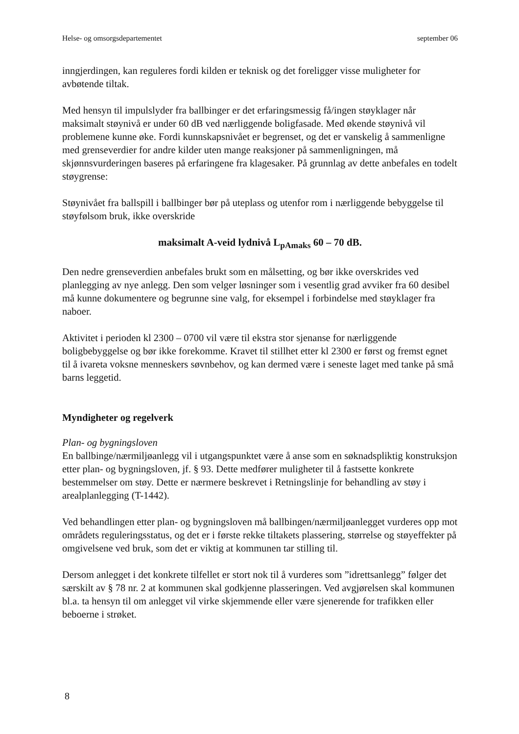Helse- og omsorgsdepartementet september 06
inngjerdingen, kan reguleres fordi kilden er teknisk og det foreligger visse muligheter for avbøtende tiltak.
Med hensyn til impulslyder fra ballbinger er det erfaringsmessig få/ingen støyklager når maksimalt støynivå er under 60 dB ved nærliggende boligfasade. Med økende støynivå vil problemene kunne øke. Fordi kunnskapsnivået er begrenset, og det er vanskelig å sammenligne med grenseverdier for andre kilder uten mange reaksjoner på sammenligningen, må skjønnsvurderingen baseres på erfaringene fra klagesaker. På grunnlag av dette anbefales en todelt støygrense:
Støynivået fra ballspill i ballbinger bør på uteplass og utenfor rom i nærliggende bebyggelse til støyfølsom bruk, ikke overskride
maksimalt A-veid lydnivå L<sub>pAmaks</sub> 60 – 70 dB.
Den nedre grenseverdien anbefales brukt som en målsetting, og bør ikke overskrides ved planlegging av nye anlegg. Den som velger løsninger som i vesentlig grad avviker fra 60 desibel må kunne dokumentere og begrunne sine valg, for eksempel i forbindelse med støyklager fra naboer.
Aktivitet i perioden kl 2300 – 0700 vil være til ekstra stor sjenanse for nærliggende boligbebyggelse og bør ikke forekomme. Kravet til stillhet etter kl 2300 er først og fremst egnet til å ivareta voksne menneskers søvnbehov, og kan dermed være i seneste laget med tanke på små barns leggetid.
Myndigheter og regelverk
Plan- og bygningsloven
En ballbinge/nærmiljøanlegg vil i utgangspunktet være å anse som en søknadspliktig konstruksjon etter plan- og bygningsloven, jf. § 93. Dette medfører muligheter til å fastsette konkrete bestemmelser om støy. Dette er nærmere beskrevet i Retningslinje for behandling av støy i arealplanlegging (T-1442).
Ved behandlingen etter plan- og bygningsloven må ballbingen/nærmiljøanlegget vurderes opp mot områdets reguleringsstatus, og det er i første rekke tiltakets plassering, størrelse og støyeffekter på omgivelsene ved bruk, som det er viktig at kommunen tar stilling til.
Dersom anlegget i det konkrete tilfellet er stort nok til å vurderes som ”idrettsanlegg” følger det særskilt av § 78 nr. 2 at kommunen skal godkjenne plasseringen. Ved avgjørelsen skal kommunen bl.a. ta hensyn til om anlegget vil virke skjemmende eller være sjenerende for trafikken eller beboerne i strøket.
8